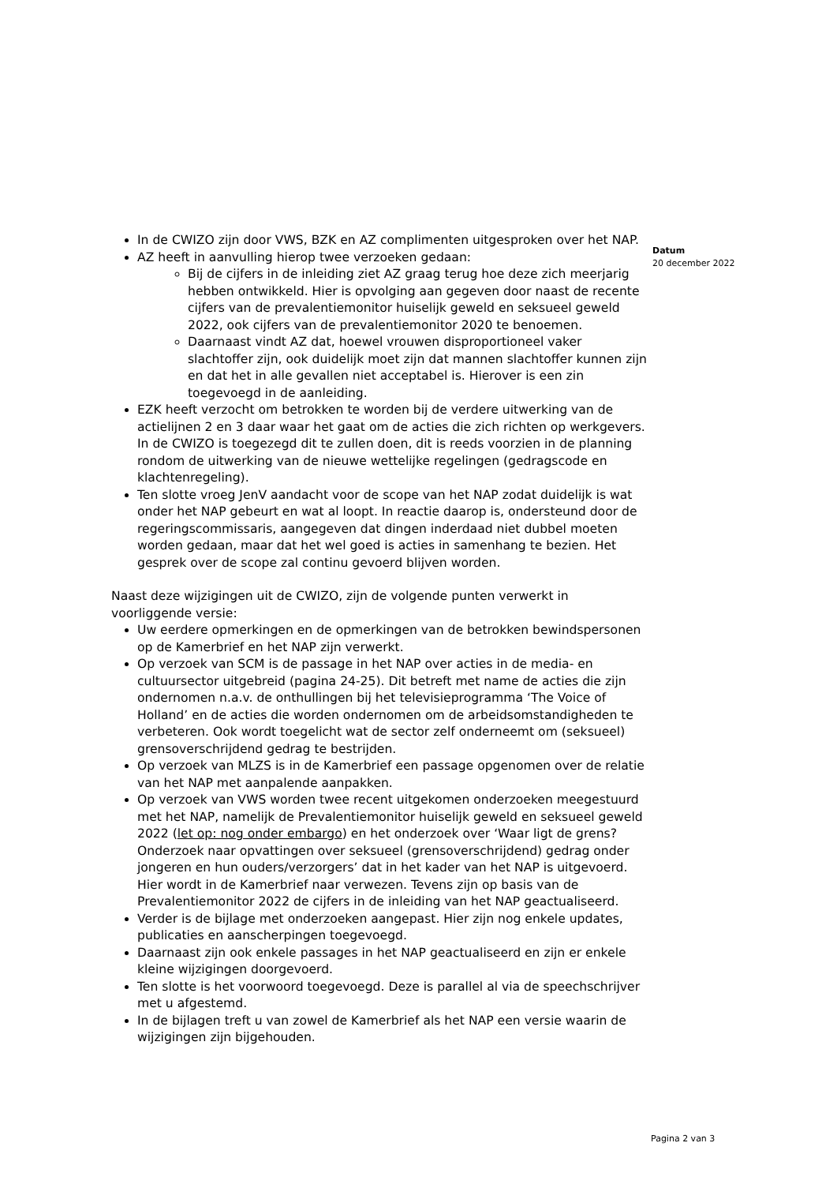In de CWIZO zijn door VWS, BZK en AZ complimenten uitgesproken over het NAP.
AZ heeft in aanvulling hierop twee verzoeken gedaan:
Bij de cijfers in de inleiding ziet AZ graag terug hoe deze zich meerjarig hebben ontwikkeld. Hier is opvolging aan gegeven door naast de recente cijfers van de prevalentiemonitor huiselijk geweld en seksueel geweld 2022, ook cijfers van de prevalentiemonitor 2020 te benoemen.
Daarnaast vindt AZ dat, hoewel vrouwen disproportioneel vaker slachtoffer zijn, ook duidelijk moet zijn dat mannen slachtoffer kunnen zijn en dat het in alle gevallen niet acceptabel is. Hierover is een zin toegevoegd in de aanleiding.
EZK heeft verzocht om betrokken te worden bij de verdere uitwerking van de actielijnen 2 en 3 daar waar het gaat om de acties die zich richten op werkgevers. In de CWIZO is toegezegd dit te zullen doen, dit is reeds voorzien in de planning rondom de uitwerking van de nieuwe wettelijke regelingen (gedragscode en klachtenregeling).
Ten slotte vroeg JenV aandacht voor de scope van het NAP zodat duidelijk is wat onder het NAP gebeurt en wat al loopt. In reactie daarop is, ondersteund door de regeringscommissaris, aangegeven dat dingen inderdaad niet dubbel moeten worden gedaan, maar dat het wel goed is acties in samenhang te bezien. Het gesprek over de scope zal continu gevoerd blijven worden.
Naast deze wijzigingen uit de CWIZO, zijn de volgende punten verwerkt in voorliggende versie:
Uw eerdere opmerkingen en de opmerkingen van de betrokken bewindspersonen op de Kamerbrief en het NAP zijn verwerkt.
Op verzoek van SCM is de passage in het NAP over acties in de media- en cultuursector uitgebreid (pagina 24-25). Dit betreft met name de acties die zijn ondernomen n.a.v. de onthullingen bij het televisieprogramma ‘The Voice of Holland’ en de acties die worden ondernomen om de arbeidsomstandigheden te verbeteren. Ook wordt toegelicht wat de sector zelf onderneemt om (seksueel) grensoverschrijdend gedrag te bestrijden.
Op verzoek van MLZS is in de Kamerbrief een passage opgenomen over de relatie van het NAP met aanpalende aanpakken.
Op verzoek van VWS worden twee recent uitgekomen onderzoeken meegestuurd met het NAP, namelijk de Prevalentiemonitor huiselijk geweld en seksueel geweld 2022 (let op: nog onder embargo) en het onderzoek over ‘Waar ligt de grens? Onderzoek naar opvattingen over seksueel (grensoverschrijdend) gedrag onder jongeren en hun ouders/verzorgers’ dat in het kader van het NAP is uitgevoerd. Hier wordt in de Kamerbrief naar verwezen. Tevens zijn op basis van de Prevalentiemonitor 2022 de cijfers in de inleiding van het NAP geactualiseerd.
Verder is de bijlage met onderzoeken aangepast. Hier zijn nog enkele updates, publicaties en aanscherpingen toegevoegd.
Daarnaast zijn ook enkele passages in het NAP geactualiseerd en zijn er enkele kleine wijzigingen doorgevoerd.
Ten slotte is het voorwoord toegevoegd. Deze is parallel al via de speechschrijver met u afgestemd.
In de bijlagen treft u van zowel de Kamerbrief als het NAP een versie waarin de wijzigingen zijn bijgehouden.
Datum
20 december 2022
Pagina 2 van 3